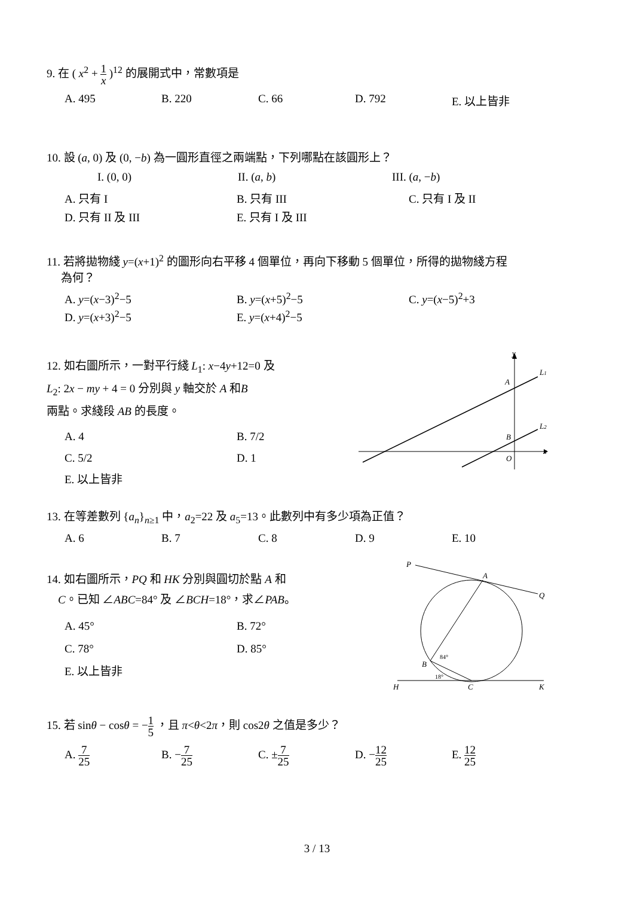9. 在 ( x<sup>2</sup> + 1 x )<sup>12</sup> 的展開式中，常數項是
A. 495 B. 220 C. 66 D. 792 E. 以上皆非
10. 設 (a, 0) 及 (0, −b) 為一圓形直徑之兩端點，下列哪點在該圓形上？
I. (0, 0) II. (a, b) III. (a, −b)
A. 只有 I B. 只有 III C. 只有 I 及 II
D. 只有 II 及 III E. 只有 I 及 III
11. 若將拋物綫 y=(x+1)<sup>2</sup> 的圖形向右平移 4 個單位，再向下移動 5 個單位，所得的拋物綫方程
為何？
A. y=(x−3)<sup>2</sup>−5 B. y=(x+5)<sup>2</sup>−5 C. y=(x−5)<sup>2</sup>+3
D. y=(x+3)<sup>2</sup>−5 E. y=(x+4)<sup>2</sup>−5
12. 如右圖所示，一對平行綫 L<sub>1</sub>: x−4y+12=0 及
L<sub>2</sub>: 2x − my + 4 = 0 分別與 y 軸交於 A 和B
兩點。求綫段 AB 的長度。
A. 4 B. 7/2
C. 5/2 D. 1
E. 以上皆非
y
L1
A
L2
B
x
O
13. 在等差數列 {a<sub>n</sub>}<sub>n≥1</sub> 中，a<sub>2</sub>=22 及 a<sub>5</sub>=13。此數列中有多少項為正值？
A. 6 B. 7 C. 8 D. 9 E. 10
14. 如右圖所示，PQ 和 HK 分別與圓切於點 A 和
C。已知 ∠ABC=84° 及 ∠BCH=18°，求∠PAB。
A. 45° B. 72°
C. 78° D. 85°
E. 以上皆非
P
A
Q
B
H
C
K
84°
18°
15. 若 sinθ − cosθ = −1 5 ，且 π<θ<2π，則 cos2θ 之值是多少？
A. 7 25 B. −7 25 C. ±7 25 D. −12 25 E. 12 25
3 / 13